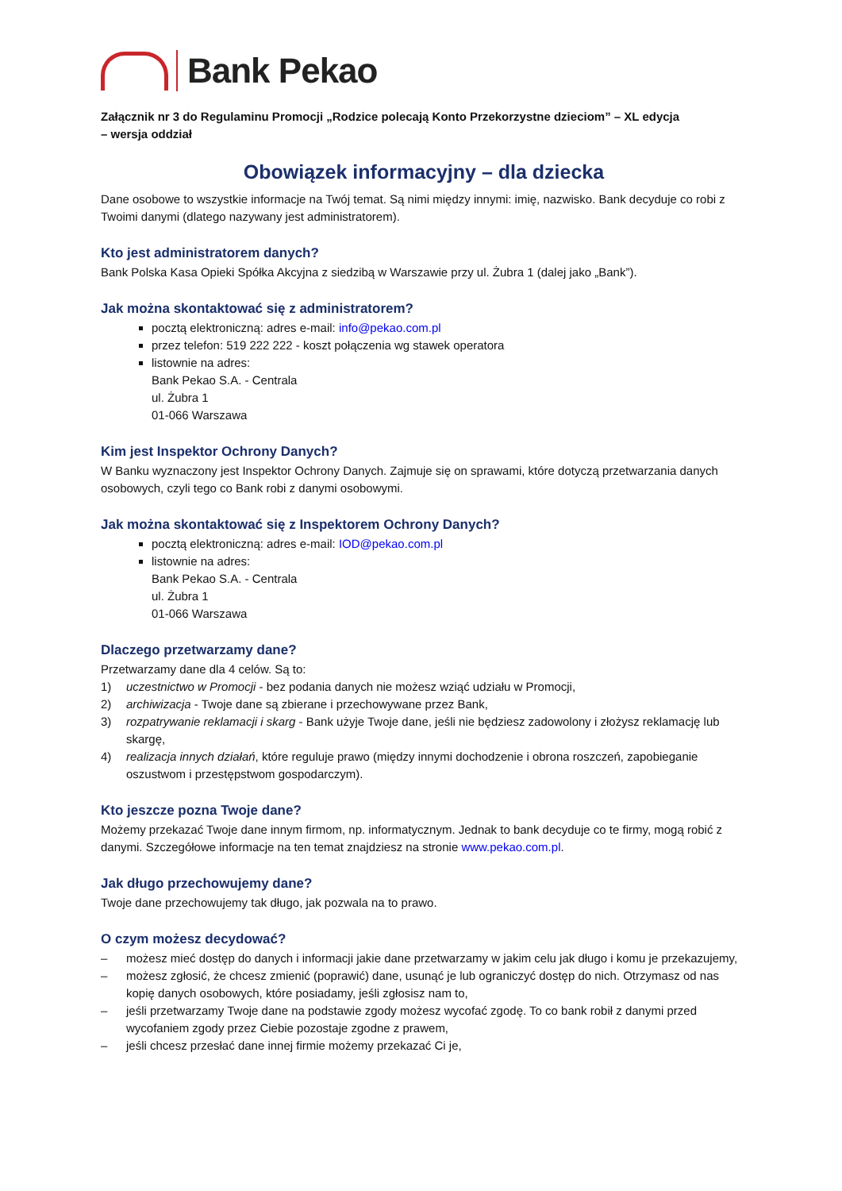Bank Pekao
Załącznik nr 3 do Regulaminu Promocji „Rodzice polecają Konto Przekorzystne dzieciom” – XL edycja
– wersja oddział
Obowiązek informacyjny – dla dziecka
Dane osobowe to wszystkie informacje na Twój temat. Są nimi między innymi: imię, nazwisko. Bank decyduje co robi z Twoimi danymi (dlatego nazywany jest administratorem).
Kto jest administratorem danych?
Bank Polska Kasa Opieki Spółka Akcyjna z siedzibą w Warszawie przy ul. Żubra 1 (dalej jako „Bank”).
Jak można skontaktować się z administratorem?
pocztą elektroniczną: adres e-mail: info@pekao.com.pl
przez telefon: 519 222 222 - koszt połączenia wg stawek operatora
listownie na adres:
Bank Pekao S.A. - Centrala
ul. Żubra 1
01-066 Warszawa
Kim jest Inspektor Ochrony Danych?
W Banku wyznaczony jest Inspektor Ochrony Danych. Zajmuje się on sprawami, które dotyczą przetwarzania danych osobowych, czyli tego co Bank robi z danymi osobowymi.
Jak można skontaktować się z Inspektorem Ochrony Danych?
pocztą elektroniczną: adres e-mail: IOD@pekao.com.pl
listownie na adres:
Bank Pekao S.A. - Centrala
ul. Żubra 1
01-066 Warszawa
Dlaczego przetwarzamy dane?
Przetwarzamy dane dla 4 celów. Są to:
1) uczestnictwo w Promocji - bez podania danych nie możesz wziąć udziału w Promocji,
2) archiwizacja - Twoje dane są zbierane i przechowywane przez Bank,
3) rozpatrywanie reklamacji i skarg - Bank użyje Twoje dane, jeśli nie będziesz zadowolony i złożysz reklamację lub skargę,
4) realizacja innych działań, które reguluje prawo (między innymi dochodzenie i obrona roszczeń, zapobieganie oszustwom i przestępstwom gospodarczym).
Kto jeszcze pozna Twoje dane?
Możemy przekazać Twoje dane innym firmom, np. informatycznym. Jednak to bank decyduje co te firmy, mogą robić z danymi. Szczegółowe informacje na ten temat znajdziesz na stronie www.pekao.com.pl.
Jak długo przechowujemy dane?
Twoje dane przechowujemy tak długo, jak pozwala na to prawo.
O czym możesz decydować?
– możesz mieć dostęp do danych i informacji jakie dane przetwarzamy w jakim celu jak długo i komu je przekazujemy,
– możesz zgłosić, że chcesz zmienić (poprawić) dane, usunąć je lub ograniczyć dostęp do nich. Otrzymasz od nas kopię danych osobowych, które posiadamy, jeśli zgłosisz nam to,
– jeśli przetwarzamy Twoje dane na podstawie zgody możesz wycofać zgodę. To co bank robił z danymi przed wycofaniem zgody przez Ciebie pozostaje zgodne z prawem,
– jeśli chcesz przesłać dane innej firmie możemy przekazać Ci je,